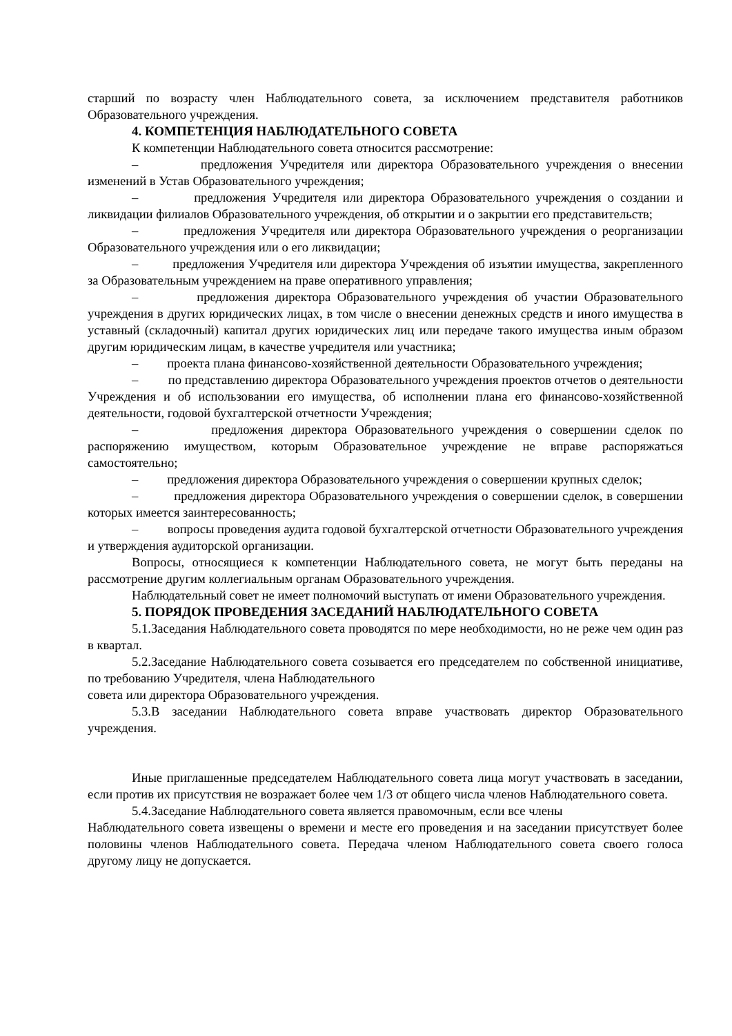старший по возрасту член Наблюдательного совета, за исключением представителя работников Образовательного учреждения.
4. КОМПЕТЕНЦИЯ НАБЛЮДАТЕЛЬНОГО СОВЕТА
К компетенции Наблюдательного совета относится рассмотрение:
– предложения Учредителя или директора Образовательного учреждения о внесении изменений в Устав Образовательного учреждения;
– предложения Учредителя или директора Образовательного учреждения о создании и ликвидации филиалов Образовательного учреждения, об открытии и о закрытии его представительств;
– предложения Учредителя или директора Образовательного учреждения о реорганизации Образовательного учреждения или о его ликвидации;
– предложения Учредителя или директора Учреждения об изъятии имущества, закрепленного за Образовательным учреждением на праве оперативного управления;
– предложения директора Образовательного учреждения об участии Образовательного учреждения в других юридических лицах, в том числе о внесении денежных средств и иного имущества в уставный (складочный) капитал других юридических лиц или передаче такого имущества иным образом другим юридическим лицам, в качестве учредителя или участника;
– проекта плана финансово-хозяйственной деятельности Образовательного учреждения;
– по представлению директора Образовательного учреждения проектов отчетов о деятельности Учреждения и об использовании его имущества, об исполнении плана его финансово-хозяйственной деятельности, годовой бухгалтерской отчетности Учреждения;
– предложения директора Образовательного учреждения о совершении сделок по распоряжению имуществом, которым Образовательное учреждение не вправе распоряжаться самостоятельно;
– предложения директора Образовательного учреждения о совершении крупных сделок;
– предложения директора Образовательного учреждения о совершении сделок, в совершении которых имеется заинтересованность;
– вопросы проведения аудита годовой бухгалтерской отчетности Образовательного учреждения и утверждения аудиторской организации.
Вопросы, относящиеся к компетенции Наблюдательного совета, не могут быть переданы на рассмотрение другим коллегиальным органам Образовательного учреждения.
Наблюдательный совет не имеет полномочий выступать от имени Образовательного учреждения.
5. ПОРЯДОК ПРОВЕДЕНИЯ ЗАСЕДАНИЙ НАБЛЮДАТЕЛЬНОГО СОВЕТА
5.1.Заседания Наблюдательного совета проводятся по мере необходимости, но не реже чем один раз в квартал.
5.2.Заседание Наблюдательного совета созывается его председателем по собственной инициативе, по требованию Учредителя, члена Наблюдательного
совета или директора Образовательного учреждения.
5.3.В заседании Наблюдательного совета вправе участвовать директор Образовательного учреждения.
Иные приглашенные председателем Наблюдательного совета лица могут участвовать в заседании, если против их присутствия не возражает более чем 1/3 от общего числа членов Наблюдательного совета.
5.4.Заседание Наблюдательного совета является правомочным, если все члены
Наблюдательного совета извещены о времени и месте его проведения и на заседании присутствует более половины членов Наблюдательного совета. Передача членом Наблюдательного совета своего голоса другому лицу не допускается.